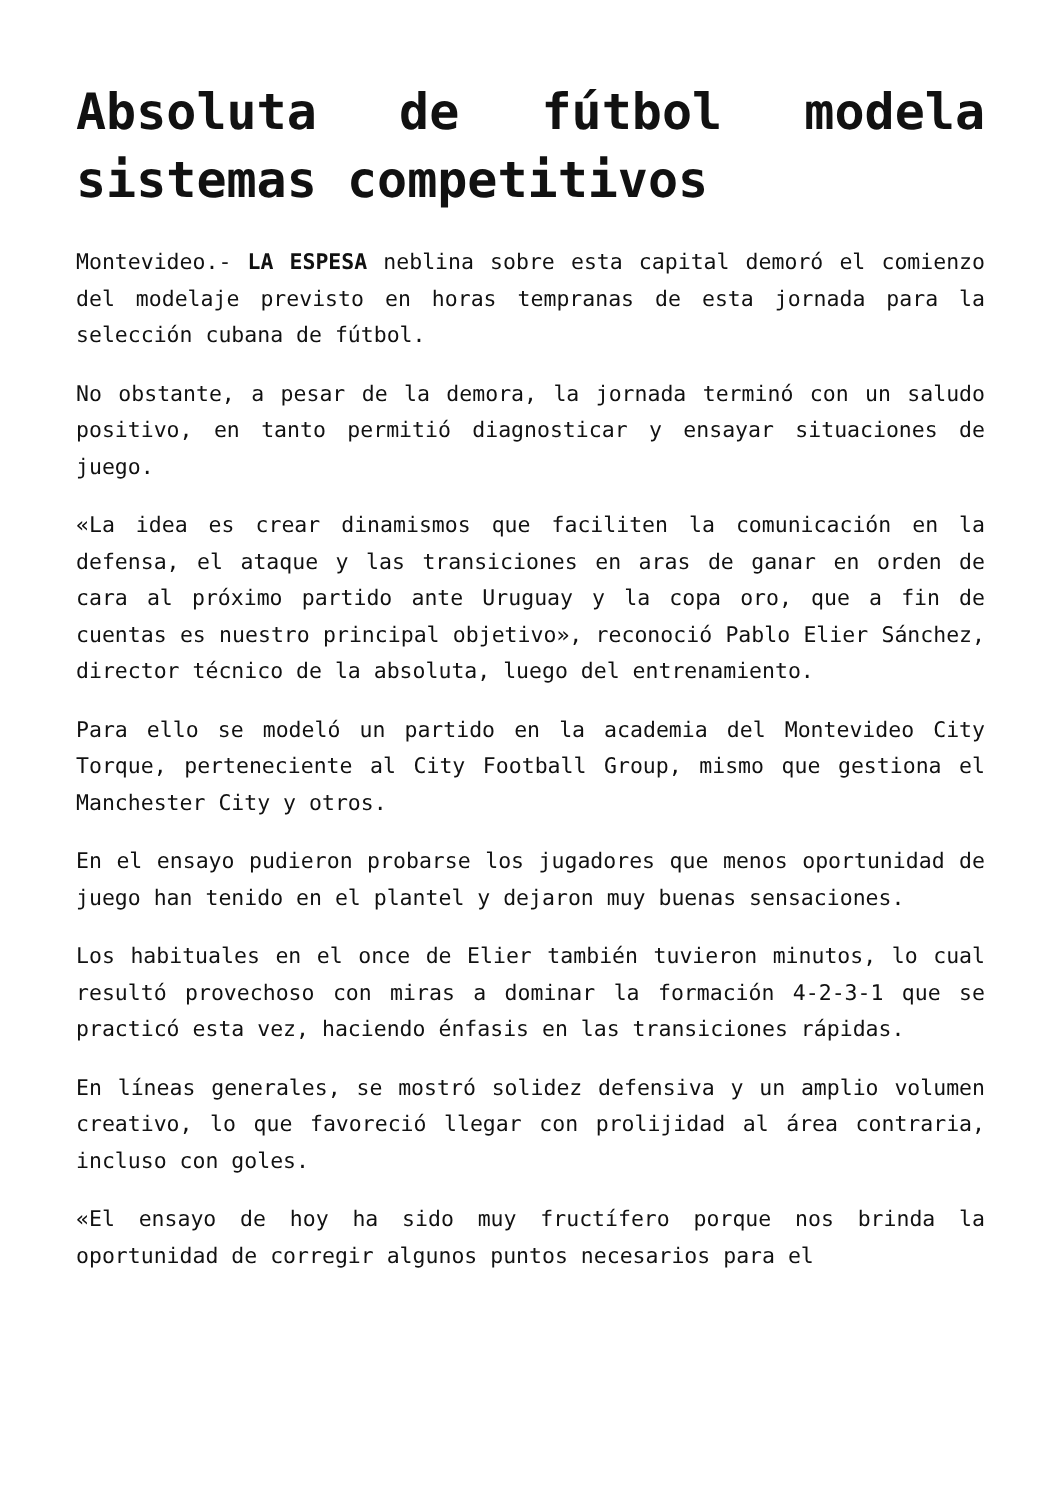Absoluta de fútbol modela sistemas competitivos
Montevideo.- LA ESPESA neblina sobre esta capital demoró el comienzo del modelaje previsto en horas tempranas de esta jornada para la selección cubana de fútbol.
No obstante, a pesar de la demora, la jornada terminó con un saludo positivo, en tanto permitió diagnosticar y ensayar situaciones de juego.
«La idea es crear dinamismos que faciliten la comunicación en la defensa, el ataque y las transiciones en aras de ganar en orden de cara al próximo partido ante Uruguay y la copa oro, que a fin de cuentas es nuestro principal objetivo», reconoció Pablo Elier Sánchez, director técnico de la absoluta, luego del entrenamiento.
Para ello se modeló un partido en la academia del Montevideo City Torque, perteneciente al City Football Group, mismo que gestiona el Manchester City y otros.
En el ensayo pudieron probarse los jugadores que menos oportunidad de juego han tenido en el plantel y dejaron muy buenas sensaciones.
Los habituales en el once de Elier también tuvieron minutos, lo cual resultó provechoso con miras a dominar la formación 4-2-3-1 que se practicó esta vez, haciendo énfasis en las transiciones rápidas.
En líneas generales, se mostró solidez defensiva y un amplio volumen creativo, lo que favoreció llegar con prolijidad al área contraria, incluso con goles.
«El ensayo de hoy ha sido muy fructífero porque nos brinda la oportunidad de corregir algunos puntos necesarios para el